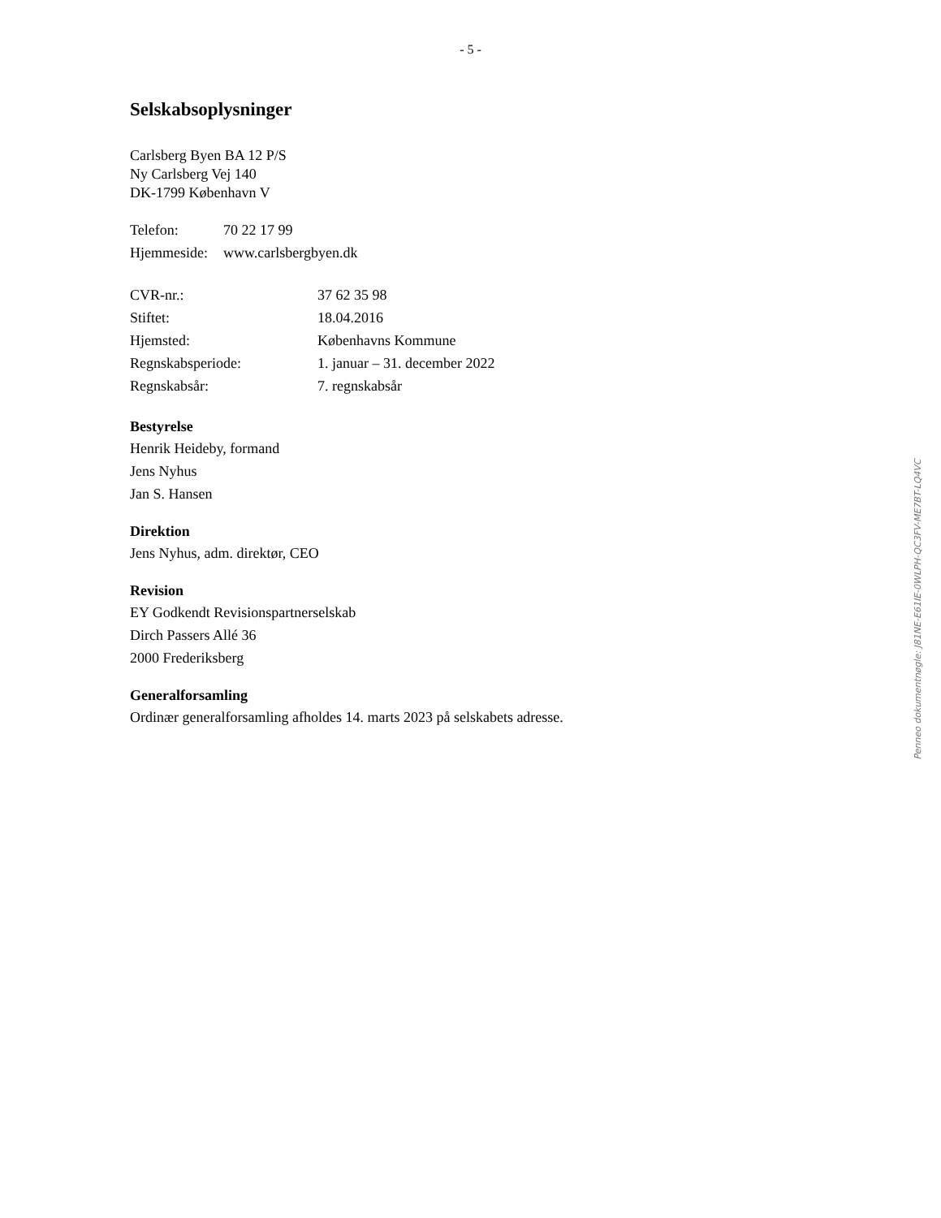- 5 -
Selskabsoplysninger
Carlsberg Byen BA 12 P/S
Ny Carlsberg Vej 140
DK-1799 København V
| Telefon: | 70 22 17 99 |
| Hjemmeside: | www.carlsbergbyen.dk |
| CVR-nr.: | 37 62 35 98 |
| Stiftet: | 18.04.2016 |
| Hjemsted: | Københavns Kommune |
| Regnskabsperiode: | 1. januar – 31. december 2022 |
| Regnskabsår: | 7. regnskabsår |
Bestyrelse
Henrik Heideby, formand
Jens Nyhus
Jan S. Hansen
Direktion
Jens Nyhus, adm. direktør, CEO
Revision
EY Godkendt Revisionspartnerselskab
Dirch Passers Allé 36
2000 Frederiksberg
Generalforsamling
Ordinær generalforsamling afholdes 14. marts 2023 på selskabets adresse.
Penneo dokumentnøgle: J81NE-E61IE-0WLPH-QC3FV-ME7BT-LQ4VC